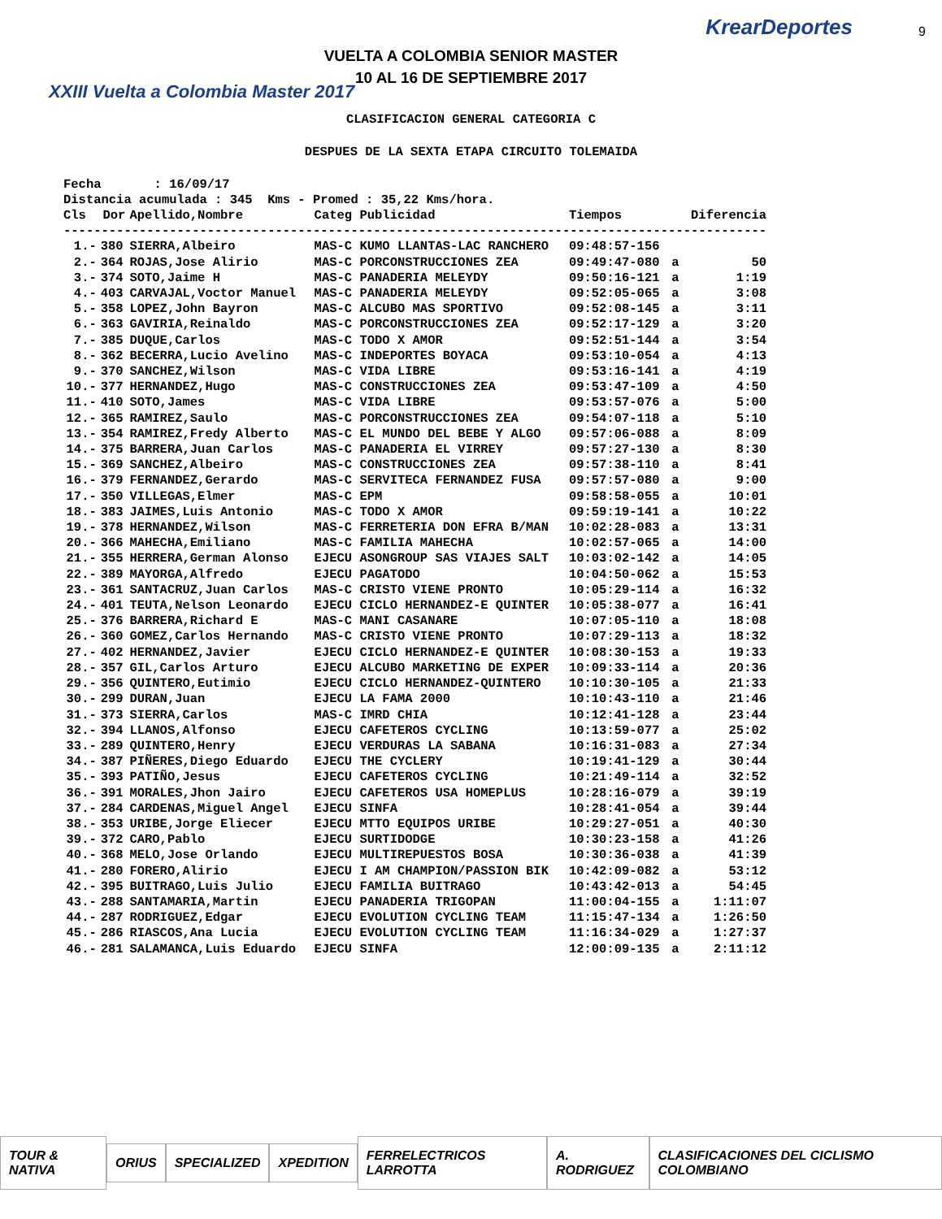XXIII Vuelta a Colombia Master 2017
KrearDeportes
VUELTA A COLOMBIA SENIOR MASTER
10 AL 16 DE SEPTIEMBRE 2017
9
CLASIFICACION GENERAL CATEGORIA C
DESPUES DE LA SEXTA ETAPA CIRCUITO TOLEMAIDA
Fecha : 16/09/17 Distancia acumulada : 345 Kms - Promed : 35,22 Kms/hora.
| Cls | Dor | Apellido,Nombre | Categ | Publicidad | Tiempos | | Diferencia |
| --- | --- | --- | --- | --- | --- | --- | --- |
| --------------------------------------------------------------------------------------------- | | | | | | | |
| 1.- | 380 | SIERRA,Albeiro | MAS-C | KUMO LLANTAS-LAC RANCHERO | 09:48:57-156 | | |
| 2.- | 364 | ROJAS,Jose Alirio | MAS-C | PORCONSTRUCCIONES ZEA | 09:49:47-080 | a | 50 |
| 3.- | 374 | SOTO,Jaime H | MAS-C | PANADERIA MELEYDY | 09:50:16-121 | a | 1:19 |
| 4.- | 403 | CARVAJAL,Voctor Manuel | MAS-C | PANADERIA MELEYDY | 09:52:05-065 | a | 3:08 |
| 5.- | 358 | LOPEZ,John Bayron | MAS-C | ALCUBO MAS SPORTIVO | 09:52:08-145 | a | 3:11 |
| 6.- | 363 | GAVIRIA,Reinaldo | MAS-C | PORCONSTRUCCIONES ZEA | 09:52:17-129 | a | 3:20 |
| 7.- | 385 | DUQUE,Carlos | MAS-C | TODO X AMOR | 09:52:51-144 | a | 3:54 |
| 8.- | 362 | BECERRA,Lucio Avelino | MAS-C | INDEPORTES BOYACA | 09:53:10-054 | a | 4:13 |
| 9.- | 370 | SANCHEZ,Wilson | MAS-C | VIDA LIBRE | 09:53:16-141 | a | 4:19 |
| 10.- | 377 | HERNANDEZ,Hugo | MAS-C | CONSTRUCCIONES ZEA | 09:53:47-109 | a | 4:50 |
| 11.- | 410 | SOTO,James | MAS-C | VIDA LIBRE | 09:53:57-076 | a | 5:00 |
| 12.- | 365 | RAMIREZ,Saulo | MAS-C | PORCONSTRUCCIONES ZEA | 09:54:07-118 | a | 5:10 |
| 13.- | 354 | RAMIREZ,Fredy Alberto | MAS-C | EL MUNDO DEL BEBE Y ALGO | 09:57:06-088 | a | 8:09 |
| 14.- | 375 | BARRERA,Juan Carlos | MAS-C | PANADERIA EL VIRREY | 09:57:27-130 | a | 8:30 |
| 15.- | 369 | SANCHEZ,Albeiro | MAS-C | CONSTRUCCIONES ZEA | 09:57:38-110 | a | 8:41 |
| 16.- | 379 | FERNANDEZ,Gerardo | MAS-C | SERVITECA FERNANDEZ FUSA | 09:57:57-080 | a | 9:00 |
| 17.- | 350 | VILLEGAS,Elmer | MAS-C | EPM | 09:58:58-055 | a | 10:01 |
| 18.- | 383 | JAIMES,Luis Antonio | MAS-C | TODO X AMOR | 09:59:19-141 | a | 10:22 |
| 19.- | 378 | HERNANDEZ,Wilson | MAS-C | FERRETERIA DON EFRA B/MAN | 10:02:28-083 | a | 13:31 |
| 20.- | 366 | MAHECHA,Emiliano | MAS-C | FAMILIA MAHECHA | 10:02:57-065 | a | 14:00 |
| 21.- | 355 | HERRERA,German Alonso | EJECU | ASONGROUP SAS VIAJES SALT | 10:03:02-142 | a | 14:05 |
| 22.- | 389 | MAYORGA,Alfredo | EJECU | PAGATODO | 10:04:50-062 | a | 15:53 |
| 23.- | 361 | SANTACRUZ,Juan Carlos | MAS-C | CRISTO VIENE PRONTO | 10:05:29-114 | a | 16:32 |
| 24.- | 401 | TEUTA,Nelson Leonardo | EJECU | CICLO HERNANDEZ-E QUINTER | 10:05:38-077 | a | 16:41 |
| 25.- | 376 | BARRERA,Richard E | MAS-C | MANI CASANARE | 10:07:05-110 | a | 18:08 |
| 26.- | 360 | GOMEZ,Carlos Hernando | MAS-C | CRISTO VIENE PRONTO | 10:07:29-113 | a | 18:32 |
| 27.- | 402 | HERNANDEZ,Javier | EJECU | CICLO HERNANDEZ-E QUINTER | 10:08:30-153 | a | 19:33 |
| 28.- | 357 | GIL,Carlos Arturo | EJECU | ALCUBO MARKETING DE EXPER | 10:09:33-114 | a | 20:36 |
| 29.- | 356 | QUINTERO,Eutimio | EJECU | CICLO HERNANDEZ-QUINTERO | 10:10:30-105 | a | 21:33 |
| 30.- | 299 | DURAN,Juan | EJECU | LA FAMA 2000 | 10:10:43-110 | a | 21:46 |
| 31.- | 373 | SIERRA,Carlos | MAS-C | IMRD CHIA | 10:12:41-128 | a | 23:44 |
| 32.- | 394 | LLANOS,Alfonso | EJECU | CAFETEROS CYCLING | 10:13:59-077 | a | 25:02 |
| 33.- | 289 | QUINTERO,Henry | EJECU | VERDURAS LA SABANA | 10:16:31-083 | a | 27:34 |
| 34.- | 387 | PIÑERES,Diego Eduardo | EJECU | THE CYCLERY | 10:19:41-129 | a | 30:44 |
| 35.- | 393 | PATIÑO,Jesus | EJECU | CAFETEROS CYCLING | 10:21:49-114 | a | 32:52 |
| 36.- | 391 | MORALES,Jhon Jairo | EJECU | CAFETEROS USA HOMEPLUS | 10:28:16-079 | a | 39:19 |
| 37.- | 284 | CARDENAS,Miguel Angel | EJECU | SINFA | 10:28:41-054 | a | 39:44 |
| 38.- | 353 | URIBE,Jorge Eliecer | EJECU | MTTO EQUIPOS URIBE | 10:29:27-051 | a | 40:30 |
| 39.- | 372 | CARO,Pablo | EJECU | SURTIDODGE | 10:30:23-158 | a | 41:26 |
| 40.- | 368 | MELO,Jose Orlando | EJECU | MULTIREPUESTOS BOSA | 10:30:36-038 | a | 41:39 |
| 41.- | 280 | FORERO,Alirio | EJECU | I AM CHAMPION/PASSION BIK | 10:42:09-082 | a | 53:12 |
| 42.- | 395 | BUITRAGO,Luis Julio | EJECU | FAMILIA BUITRAGO | 10:43:42-013 | a | 54:45 |
| 43.- | 288 | SANTAMARIA,Martin | EJECU | PANADERIA TRIGOPAN | 11:00:04-155 | a | 1:11:07 |
| 44.- | 287 | RODRIGUEZ,Edgar | EJECU | EVOLUTION CYCLING TEAM | 11:15:47-134 | a | 1:26:50 |
| 45.- | 286 | RIASCOS,Ana Lucia | EJECU | EVOLUTION CYCLING TEAM | 11:16:34-029 | a | 1:27:37 |
| 46.- | 281 | SALAMANCA,Luis Eduardo | EJECU | SINFA | 12:00:09-135 | a | 2:11:12 |
TOUR & NATIVA ORIUS SPECIALIZED XPEDITION FERRELECTRICOS LARROTTA A. RODRIGUEZ
CLASIFICACIONES DEL CICLISMO COLOMBIANO